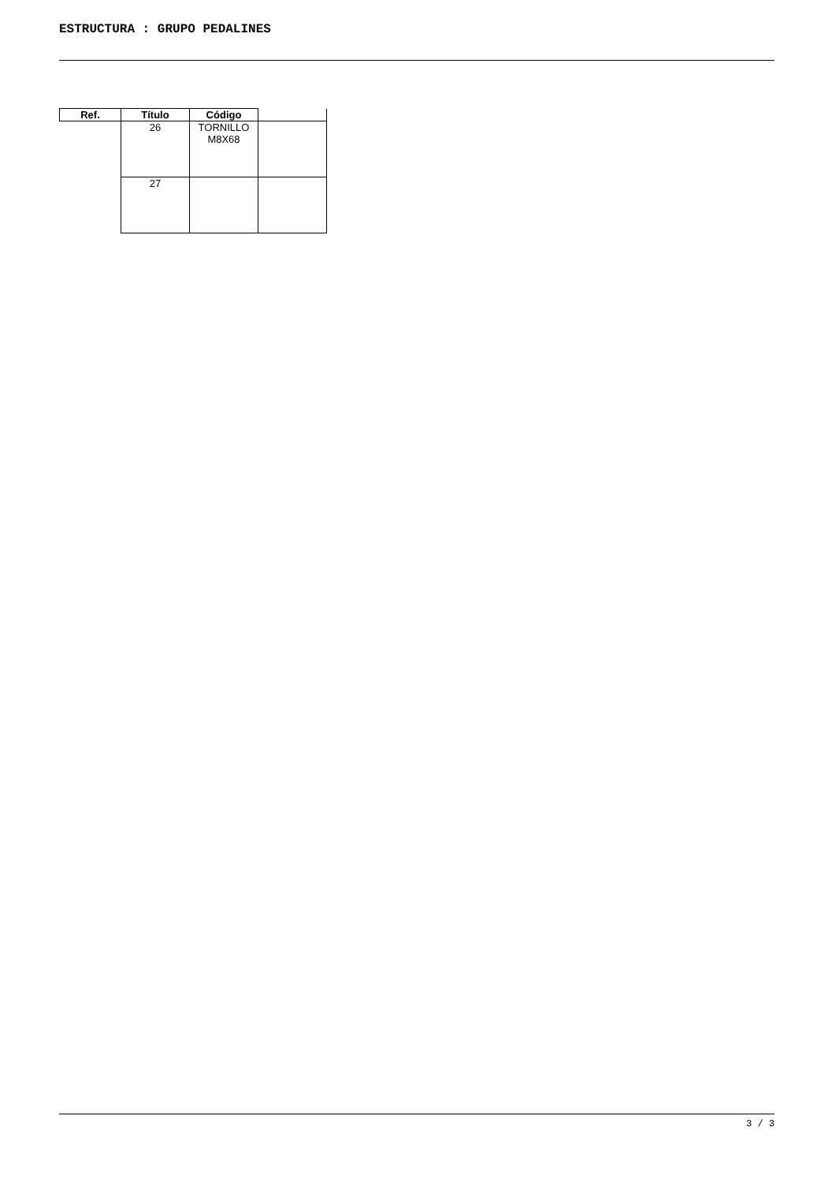ESTRUCTURA : GRUPO PEDALINES
| Ref. | Título | Código | |
| --- | --- | --- | --- |
| | 26 | TORNILLO M8X68 | |
| | 27 | | |
3 / 3